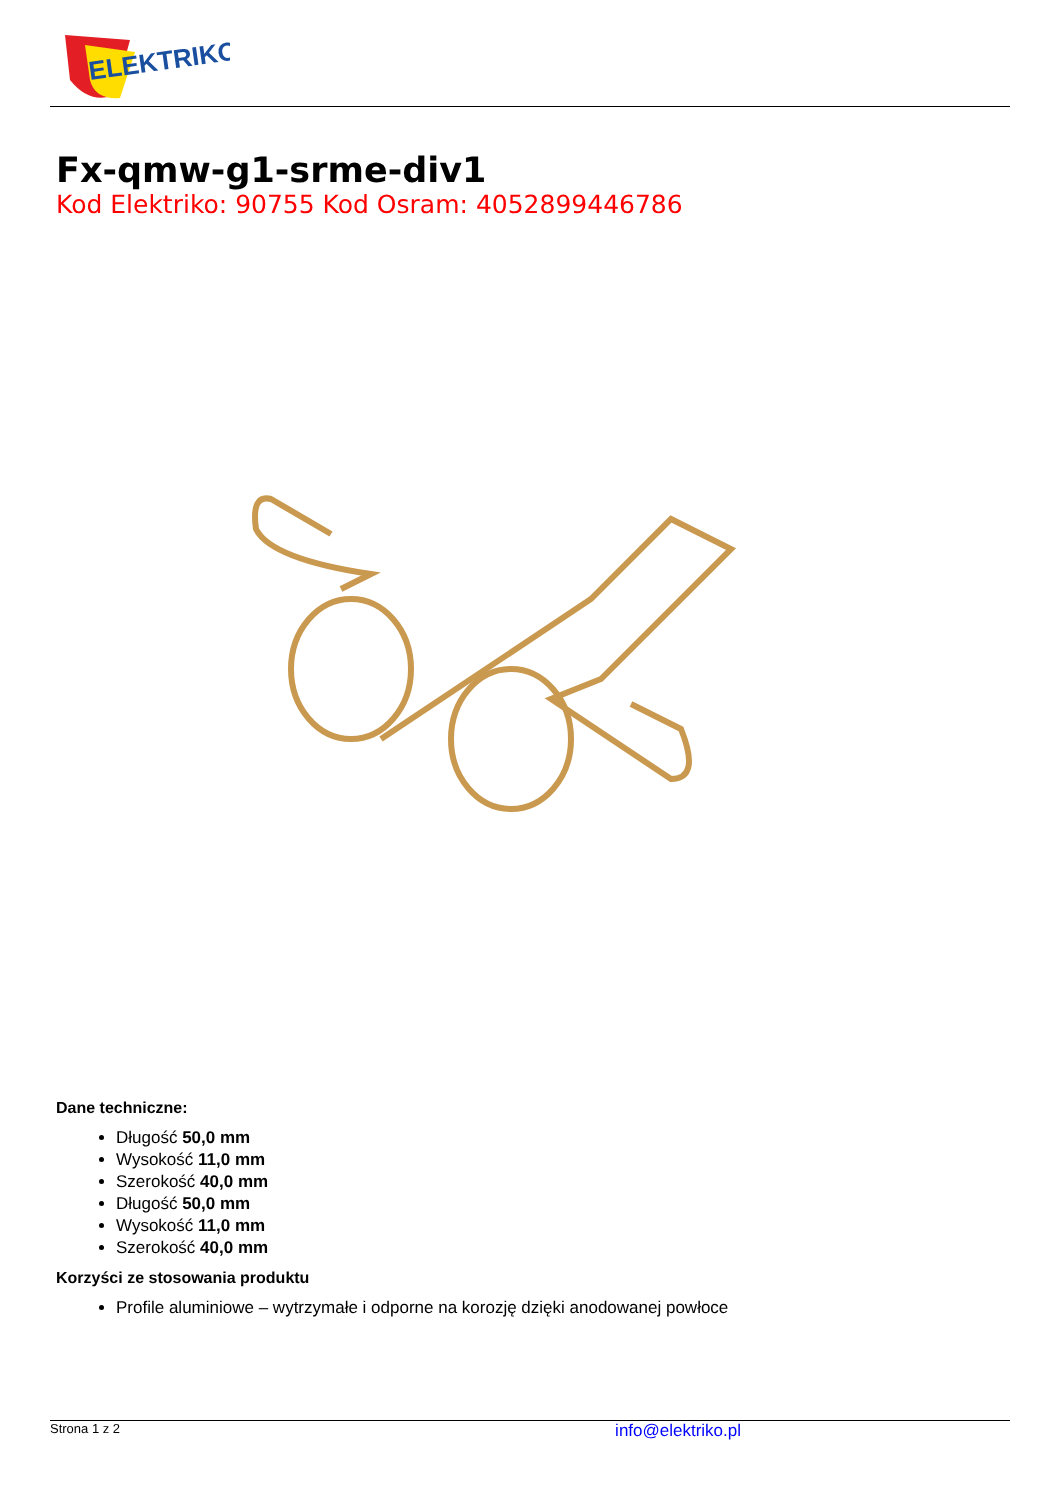ELEKTRIKO
Fx-qmw-g1-srme-div1
Kod Elektriko: 90755 Kod Osram: 4052899446786
Dane techniczne:
Długość 50,0 mm
Wysokość 11,0 mm
Szerokość 40,0 mm
Długość 50,0 mm
Wysokość 11,0 mm
Szerokość 40,0 mm
Korzyści ze stosowania produktu
Profile aluminiowe – wytrzymałe i odporne na korozję dzięki anodowanej powłoce
Strona 1 z 2 info@elektriko.pl